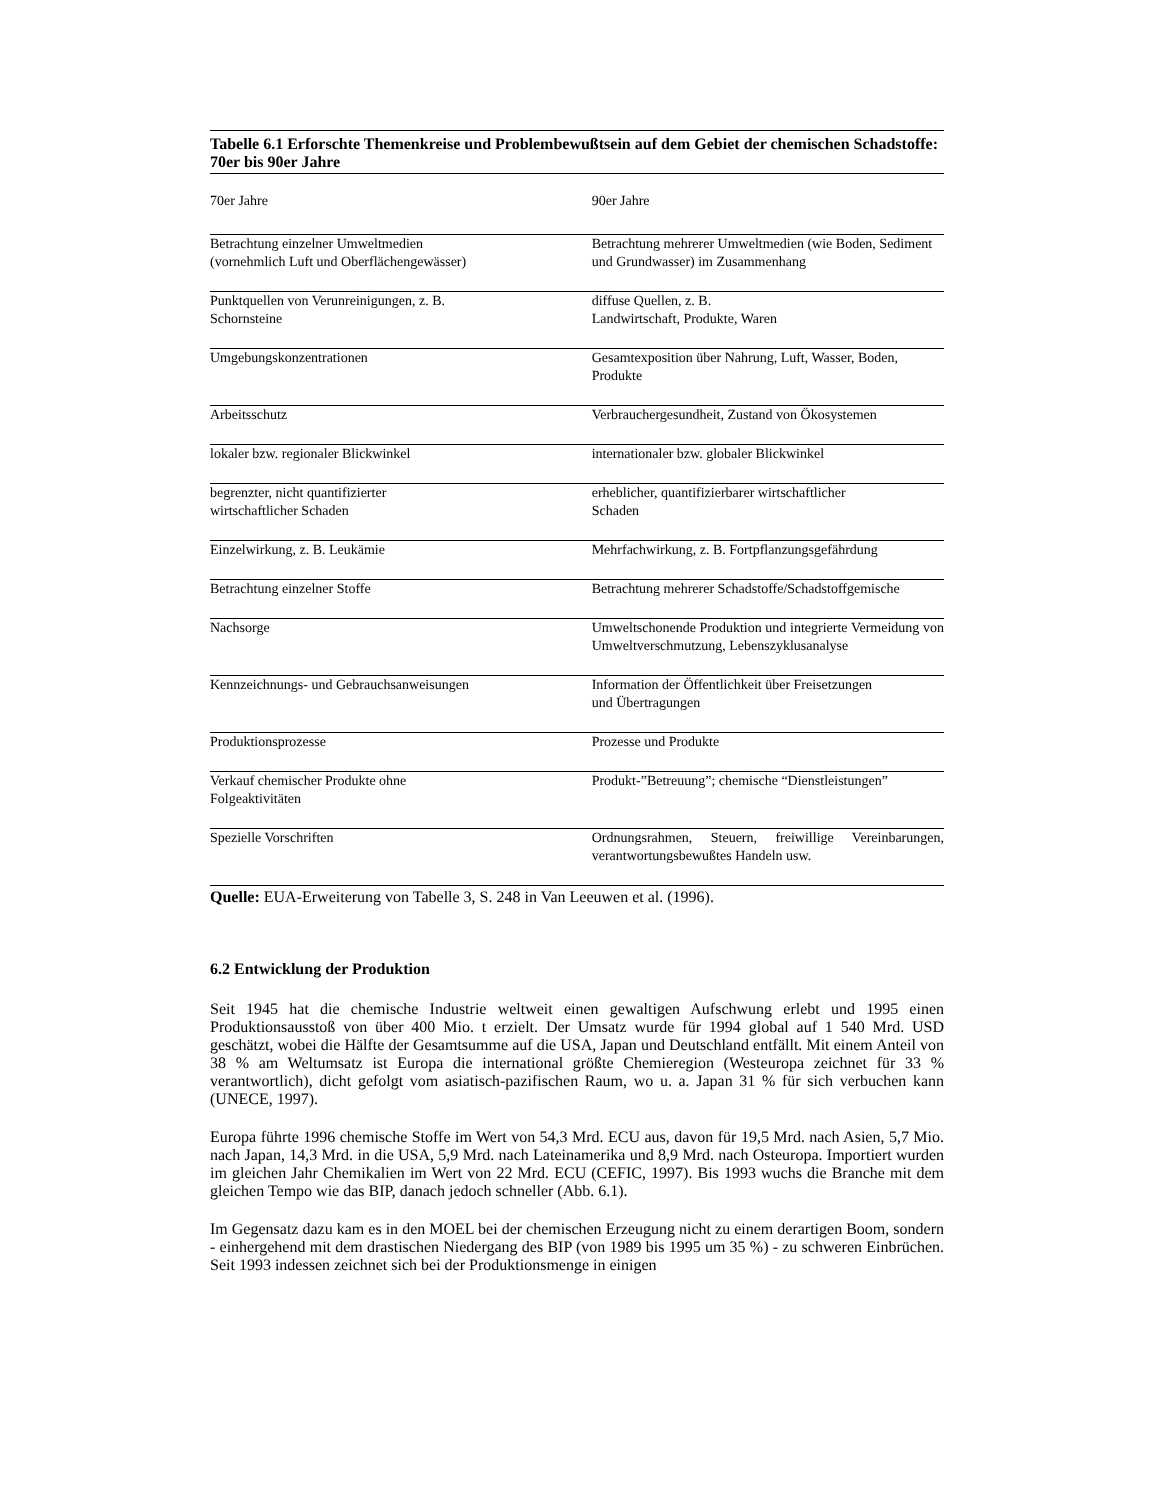Tabelle 6.1 Erforschte Themenkreise und Problembewußtsein auf dem Gebiet der chemischen Schadstoffe: 70er bis 90er Jahre
| 70er Jahre | 90er Jahre |
| --- | --- |
| Betrachtung einzelner Umweltmedien (vornehmlich Luft und Oberflächengewässer) | Betrachtung mehrerer Umweltmedien (wie Boden, Sediment und Grundwasser) im Zusammenhang |
| Punktquellen von Verunreinigungen, z. B. Schornsteine | diffuse Quellen, z. B. Landwirtschaft, Produkte, Waren |
| Umgebungskonzentrationen | Gesamtexposition über Nahrung, Luft, Wasser, Boden, Produkte |
| Arbeitsschutz | Verbrauchergesundheit, Zustand von Ökosystemen |
| lokaler bzw. regionaler Blickwinkel | internationaler bzw. globaler Blickwinkel |
| begrenzter, nicht quantifizierter wirtschaftlicher Schaden | erheblicher, quantifizierbarer wirtschaftlicher Schaden |
| Einzelwirkung, z. B. Leukämie | Mehrfachwirkung, z. B. Fortpflanzungsgefährdung |
| Betrachtung einzelner Stoffe | Betrachtung mehrerer Schadstoffe/Schadstoffgemische |
| Nachsorge | Umweltschonende Produktion und integrierte Vermeidung von Umweltverschmutzung, Lebenszyklusanalyse |
| Kennzeichnungs- und Gebrauchsanweisungen | Information der Öffentlichkeit über Freisetzungen und Übertragungen |
| Produktionsprozesse | Prozesse und Produkte |
| Verkauf chemischer Produkte ohne Folgeaktivitäten | Produkt-”Betreuung”; chemische “Dienstleistungen” |
| Spezielle Vorschriften | Ordnungsrahmen, Steuern, freiwillige Vereinbarungen, verantwortungsbewußtes Handeln usw. |
Quelle: EUA-Erweiterung von Tabelle 3, S. 248 in Van Leeuwen et al. (1996).
6.2 Entwicklung der Produktion
Seit 1945 hat die chemische Industrie weltweit einen gewaltigen Aufschwung erlebt und 1995 einen Produktionsausstoß von über 400 Mio. t erzielt. Der Umsatz wurde für 1994 global auf 1 540 Mrd. USD geschätzt, wobei die Hälfte der Gesamtsumme auf die USA, Japan und Deutschland entfällt. Mit einem Anteil von 38 % am Weltumsatz ist Europa die international größte Chemieregion (Westeuropa zeichnet für 33 % verantwortlich), dicht gefolgt vom asiatisch-pazifischen Raum, wo u. a. Japan 31 % für sich verbuchen kann (UNECE, 1997).
Europa führte 1996 chemische Stoffe im Wert von 54,3 Mrd. ECU aus, davon für 19,5 Mrd. nach Asien, 5,7 Mio. nach Japan, 14,3 Mrd. in die USA, 5,9 Mrd. nach Lateinamerika und 8,9 Mrd. nach Osteuropa. Importiert wurden im gleichen Jahr Chemikalien im Wert von 22 Mrd. ECU (CEFIC, 1997). Bis 1993 wuchs die Branche mit dem gleichen Tempo wie das BIP, danach jedoch schneller (Abb. 6.1).
Im Gegensatz dazu kam es in den MOEL bei der chemischen Erzeugung nicht zu einem derartigen Boom, sondern - einhergehend mit dem drastischen Niedergang des BIP (von 1989 bis 1995 um 35 %) - zu schweren Einbrüchen. Seit 1993 indessen zeichnet sich bei der Produktionsmenge in einigen